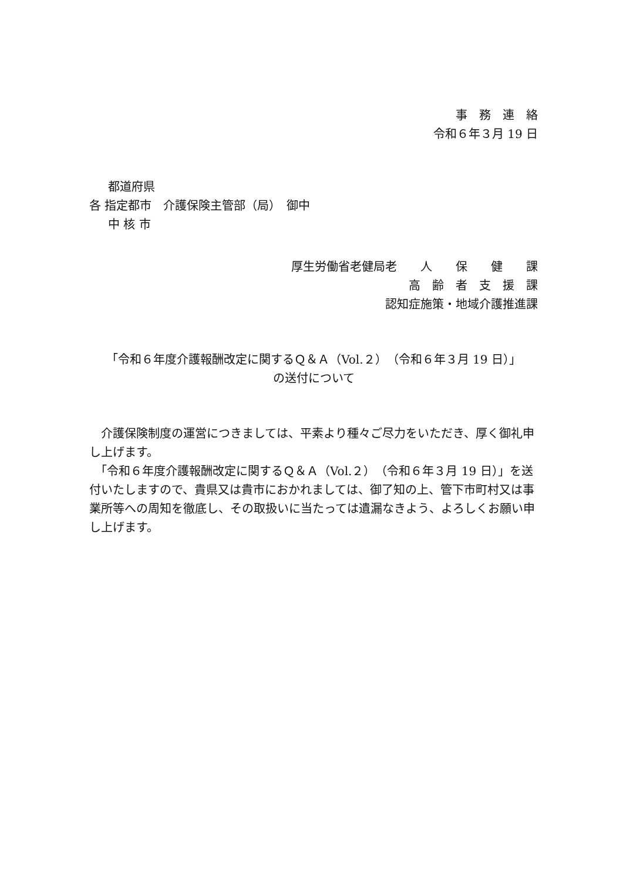事　務　連　絡
令和６年３月 19 日
都道府県
各 指定都市　介護保険主管部（局）　御中
中 核 市
厚生労働省老健局老　　人　　保　　健　　課
高　齢　者　支　援　課
認知症施策・地域介護推進課
「令和６年度介護報酬改定に関するＱ＆Ａ（Vol.２）（令和６年３月 19 日）」
の送付について
　介護保険制度の運営につきましては、平素より種々ご尽力をいただき、厚く御礼申し上げます。
　「令和６年度介護報酬改定に関するＱ＆Ａ（Vol.２）（令和６年３月 19 日）」を送付いたしますので、貴県又は貴市におかれましては、御了知の上、管下市町村又は事業所等への周知を徹底し、その取扱いに当たっては遺漏なきよう、よろしくお願い申し上げます。